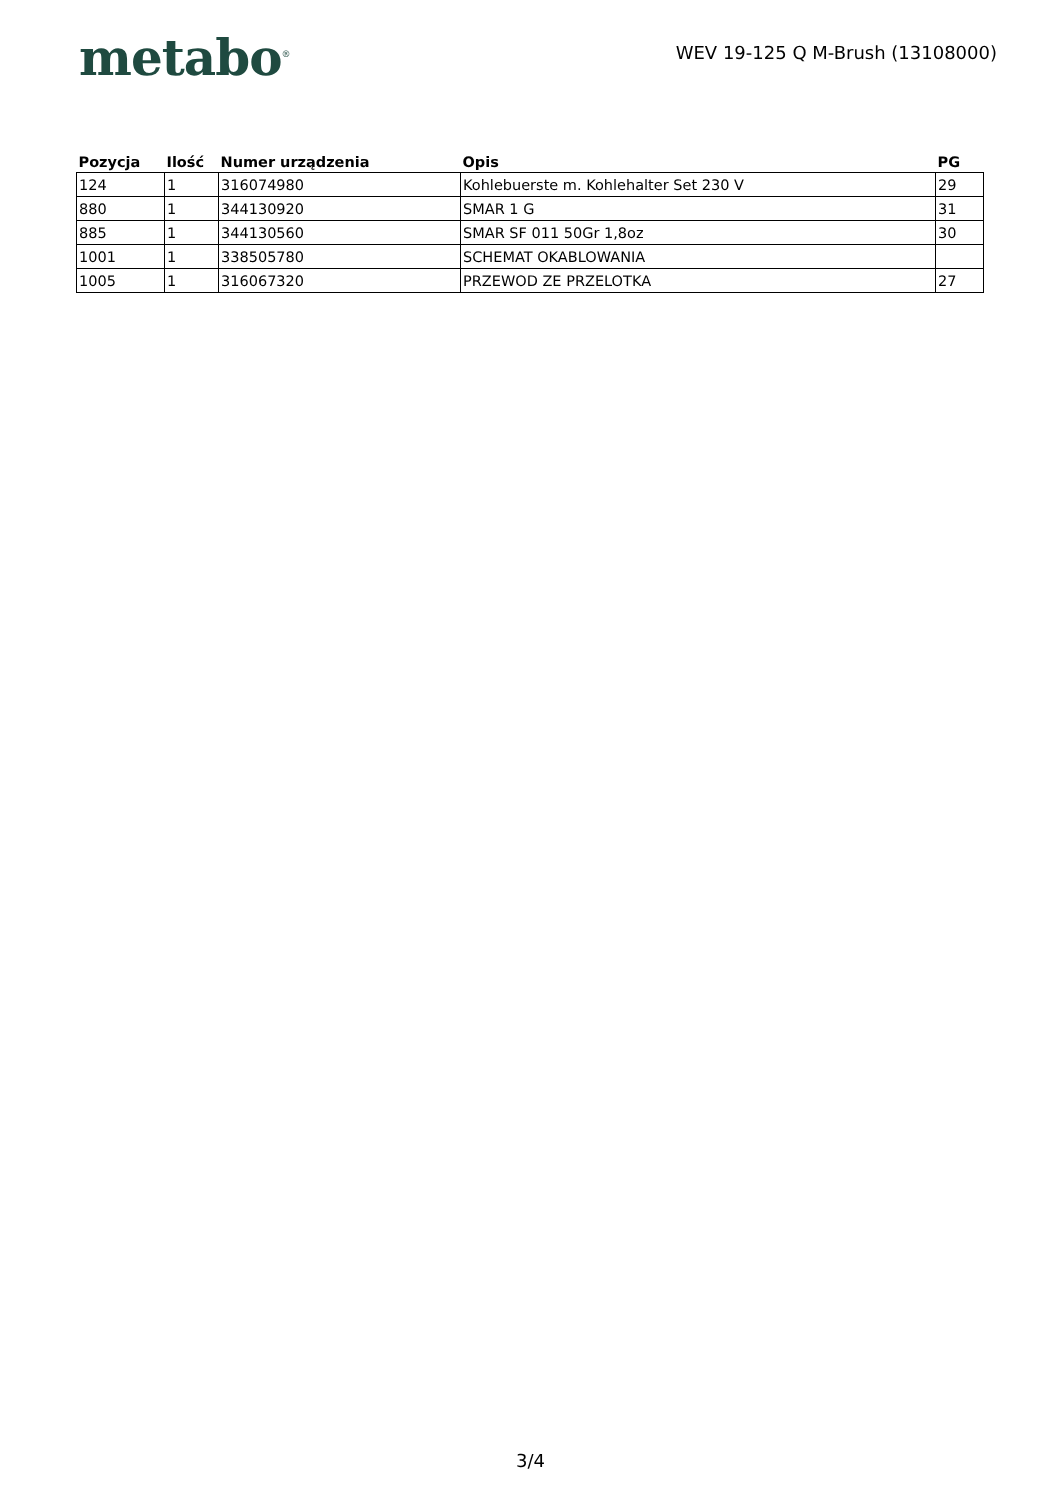metabo<sup>®</sup>
WEV 19-125 Q M-Brush (13108000)
| Pozycja | Ilość | Numer urządzenia | Opis | PG |
| --- | --- | --- | --- | --- |
| 124 | 1 | 316074980 | Kohlebuerste m. Kohlehalter Set 230 V | 29 |
| 880 | 1 | 344130920 | SMAR 1 G | 31 |
| 885 | 1 | 344130560 | SMAR SF 011 50Gr 1,8oz | 30 |
| 1001 | 1 | 338505780 | SCHEMAT OKABLOWANIA | |
| 1005 | 1 | 316067320 | PRZEWOD ZE PRZELOTKA | 27 |
3/4